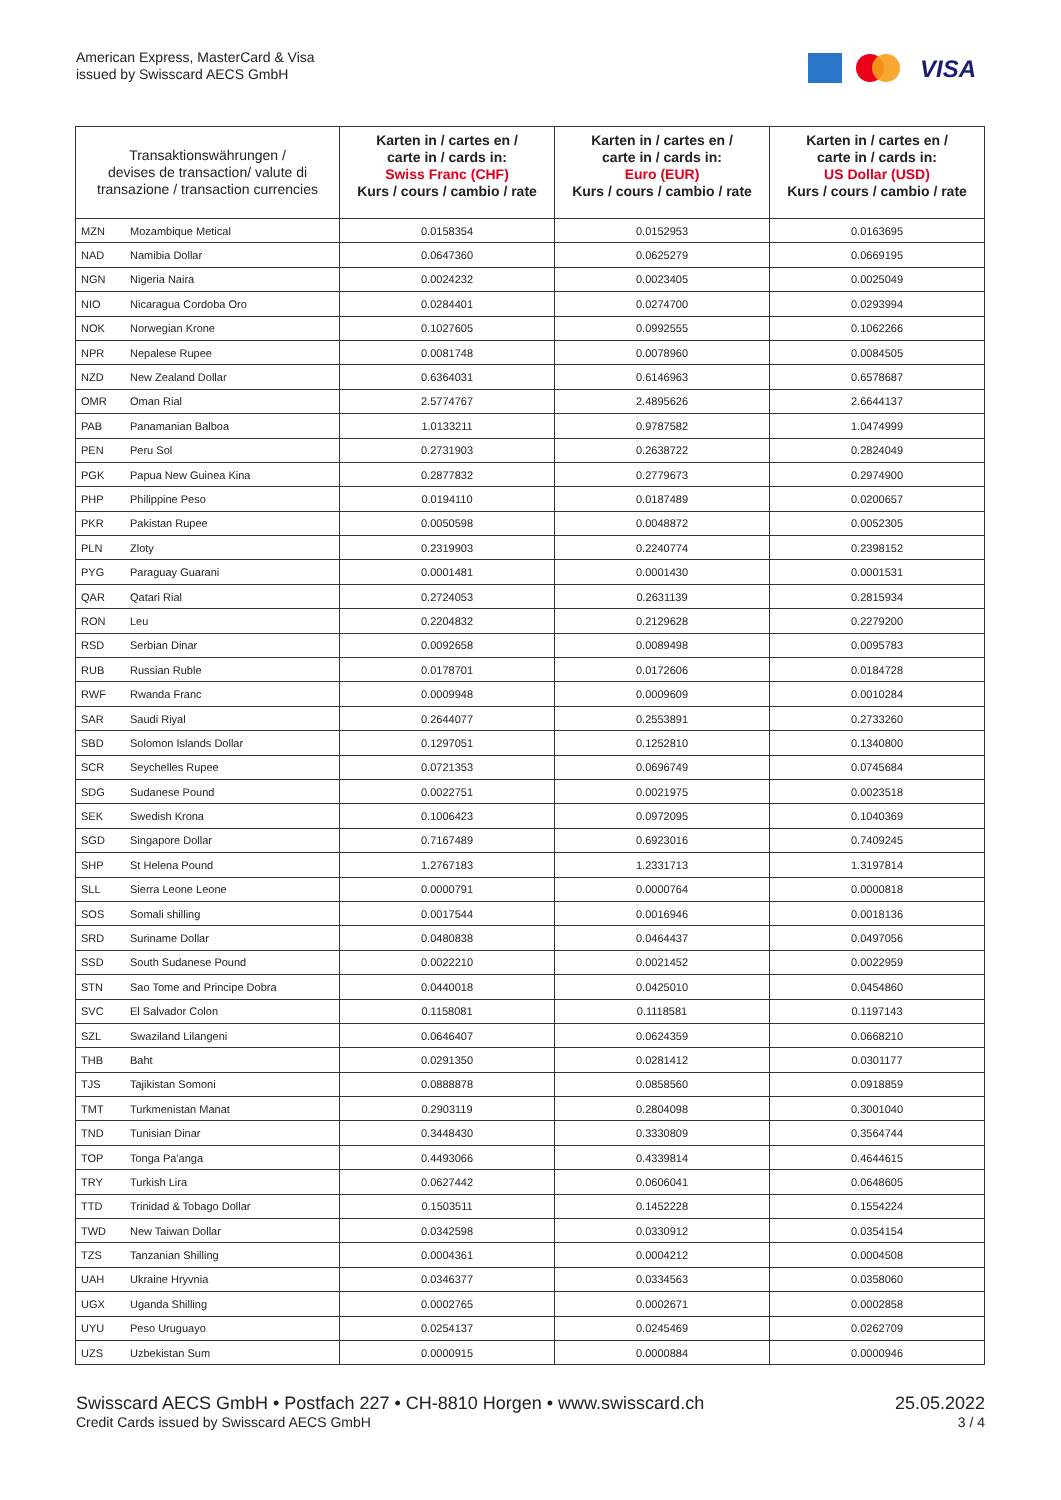American Express, MasterCard & Visa
issued by Swisscard AECS GmbH
VISA
| Transaktionswährungen / devises de transaction/ valute di transazione / transaction currencies | | Karten in / cartes en / carte in / cards in: Swiss Franc (CHF) Kurs / cours / cambio / rate | Karten in / cartes en / carte in / cards in: Euro (EUR) Kurs / cours / cambio / rate | Karten in / cartes en / carte in / cards in: US Dollar (USD) Kurs / cours / cambio / rate |
| --- | --- | --- | --- | --- |
| MZN | Mozambique Metical | 0.0158354 | 0.0152953 | 0.0163695 |
| NAD | Namibia Dollar | 0.0647360 | 0.0625279 | 0.0669195 |
| NGN | Nigeria Naira | 0.0024232 | 0.0023405 | 0.0025049 |
| NIO | Nicaragua Cordoba Oro | 0.0284401 | 0.0274700 | 0.0293994 |
| NOK | Norwegian Krone | 0.1027605 | 0.0992555 | 0.1062266 |
| NPR | Nepalese Rupee | 0.0081748 | 0.0078960 | 0.0084505 |
| NZD | New Zealand Dollar | 0.6364031 | 0.6146963 | 0.6578687 |
| OMR | Oman Rial | 2.5774767 | 2.4895626 | 2.6644137 |
| PAB | Panamanian Balboa | 1.0133211 | 0.9787582 | 1.0474999 |
| PEN | Peru Sol | 0.2731903 | 0.2638722 | 0.2824049 |
| PGK | Papua New Guinea Kina | 0.2877832 | 0.2779673 | 0.2974900 |
| PHP | Philippine Peso | 0.0194110 | 0.0187489 | 0.0200657 |
| PKR | Pakistan Rupee | 0.0050598 | 0.0048872 | 0.0052305 |
| PLN | Zloty | 0.2319903 | 0.2240774 | 0.2398152 |
| PYG | Paraguay Guarani | 0.0001481 | 0.0001430 | 0.0001531 |
| QAR | Qatari Rial | 0.2724053 | 0.2631139 | 0.2815934 |
| RON | Leu | 0.2204832 | 0.2129628 | 0.2279200 |
| RSD | Serbian Dinar | 0.0092658 | 0.0089498 | 0.0095783 |
| RUB | Russian Ruble | 0.0178701 | 0.0172606 | 0.0184728 |
| RWF | Rwanda Franc | 0.0009948 | 0.0009609 | 0.0010284 |
| SAR | Saudi Riyal | 0.2644077 | 0.2553891 | 0.2733260 |
| SBD | Solomon Islands Dollar | 0.1297051 | 0.1252810 | 0.1340800 |
| SCR | Seychelles Rupee | 0.0721353 | 0.0696749 | 0.0745684 |
| SDG | Sudanese Pound | 0.0022751 | 0.0021975 | 0.0023518 |
| SEK | Swedish Krona | 0.1006423 | 0.0972095 | 0.1040369 |
| SGD | Singapore Dollar | 0.7167489 | 0.6923016 | 0.7409245 |
| SHP | St Helena Pound | 1.2767183 | 1.2331713 | 1.3197814 |
| SLL | Sierra Leone Leone | 0.0000791 | 0.0000764 | 0.0000818 |
| SOS | Somali shilling | 0.0017544 | 0.0016946 | 0.0018136 |
| SRD | Suriname Dollar | 0.0480838 | 0.0464437 | 0.0497056 |
| SSD | South Sudanese Pound | 0.0022210 | 0.0021452 | 0.0022959 |
| STN | Sao Tome and Principe Dobra | 0.0440018 | 0.0425010 | 0.0454860 |
| SVC | El Salvador Colon | 0.1158081 | 0.1118581 | 0.1197143 |
| SZL | Swaziland Lilangeni | 0.0646407 | 0.0624359 | 0.0668210 |
| THB | Baht | 0.0291350 | 0.0281412 | 0.0301177 |
| TJS | Tajikistan Somoni | 0.0888878 | 0.0858560 | 0.0918859 |
| TMT | Turkmenistan Manat | 0.2903119 | 0.2804098 | 0.3001040 |
| TND | Tunisian Dinar | 0.3448430 | 0.3330809 | 0.3564744 |
| TOP | Tonga Pa'anga | 0.4493066 | 0.4339814 | 0.4644615 |
| TRY | Turkish Lira | 0.0627442 | 0.0606041 | 0.0648605 |
| TTD | Trinidad & Tobago Dollar | 0.1503511 | 0.1452228 | 0.1554224 |
| TWD | New Taiwan Dollar | 0.0342598 | 0.0330912 | 0.0354154 |
| TZS | Tanzanian Shilling | 0.0004361 | 0.0004212 | 0.0004508 |
| UAH | Ukraine Hryvnia | 0.0346377 | 0.0334563 | 0.0358060 |
| UGX | Uganda Shilling | 0.0002765 | 0.0002671 | 0.0002858 |
| UYU | Peso Uruguayo | 0.0254137 | 0.0245469 | 0.0262709 |
| UZS | Uzbekistan Sum | 0.0000915 | 0.0000884 | 0.0000946 |
Swisscard AECS GmbH • Postfach 227 • CH-8810 Horgen • www.swisscard.ch 25.05.2022
Credit Cards issued by Swisscard AECS GmbH 3 / 4